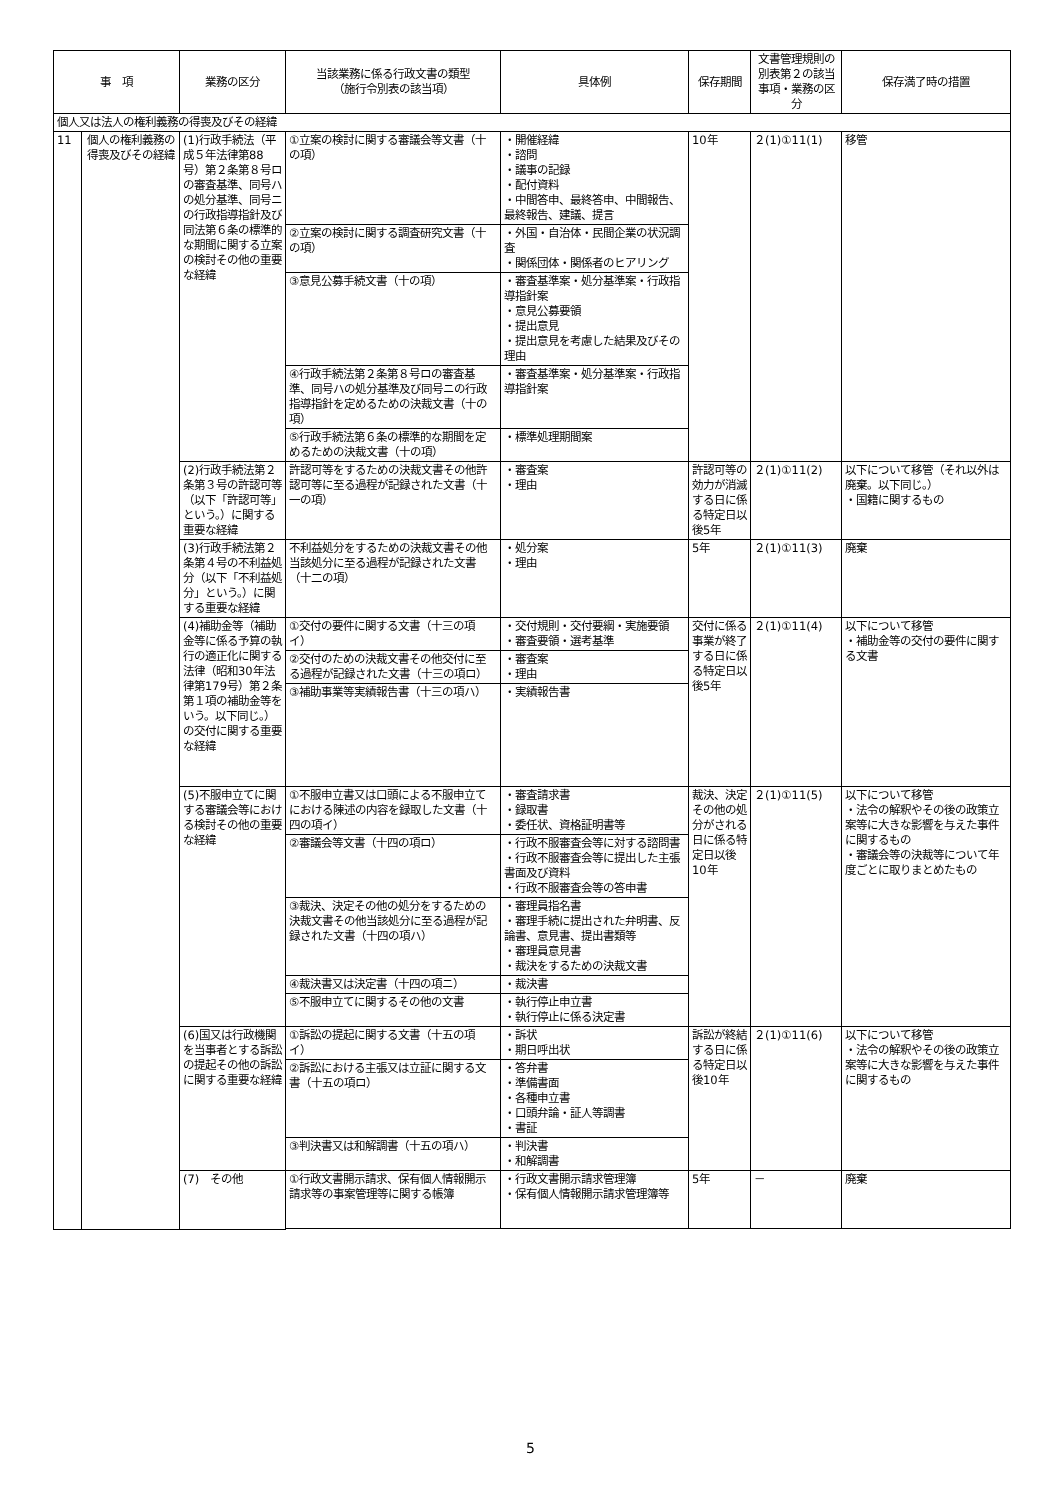| 事 項 | | 業務の区分 | 当該業務に係る行政文書の類型 （施行令別表の該当項） | 具体例 | 保存期間 | 文書管理規則の別表第２の該当事項・業務の区分 | 保存満了時の措置 |
| --- | --- | --- | --- | --- | --- | --- | --- |
| 個人又は法人の権利義務の得喪及びその経緯 | | | | | | | |
| 11 | 個人の権利義務の得喪及びその経緯 | (1)行政手続法（平成５年法律第88号）第２条第８号ロの審査基準、同号ハの処分基準、同号ニの行政指導指針及び同法第６条の標準的な期間に関する立案の検討その他の重要な経緯 | ①立案の検討に関する審議会等文書（十の項） | ・開催経緯 ・諮問 ・議事の記録 ・配付資料 ・中間答申、最終答申、中間報告、最終報告、建議、提言 | 10年 | ２(1)①11(1) | 移管 |
| | | | ②立案の検討に関する調査研究文書（十の項） | ・外国・自治体・民間企業の状況調査 ・関係団体・関係者のヒアリング | | | |
| | | | ③意見公募手続文書（十の項） | ・審査基準案・処分基準案・行政指導指針案 ・意見公募要領 ・提出意見 ・提出意見を考慮した結果及びその理由 | | | |
| | | | ④行政手続法第２条第８号ロの審査基準、同号ハの処分基準及び同号ニの行政指導指針を定めるための決裁文書（十の項） | ・審査基準案・処分基準案・行政指導指針案 | | | |
| | | | ⑤行政手続法第６条の標準的な期間を定めるための決裁文書（十の項） | ・標準処理期間案 | | | |
| | | (2)行政手続法第２条第３号の許認可等（以下「許認可等」という。）に関する重要な経緯 | 許認可等をするための決裁文書その他許認可等に至る過程が記録された文書（十一の項） | ・審査案 ・理由 | 許認可等の効力が消滅する日に係る特定日以後5年 | ２(1)①11(2) | 以下について移管（それ以外は廃棄。以下同じ。） ・国籍に関するもの |
| | | (3)行政手続法第２条第４号の不利益処分（以下「不利益処分」という。）に関する重要な経緯 | 不利益処分をするための決裁文書その他当該処分に至る過程が記録された文書（十二の項） | ・処分案 ・理由 | 5年 | ２(1)①11(3) | 廃棄 |
| | | (4)補助金等（補助金等に係る予算の執行の適正化に関する法律（昭和30年法律第179号）第２条第１項の補助金等をいう。以下同じ。）の交付に関する重要な経緯 | ①交付の要件に関する文書（十三の項イ） | ・交付規則・交付要綱・実施要領 ・審査要領・選考基準 | 交付に係る事業が終了する日に係る特定日以後5年 | ２(1)①11(4) | 以下について移管 ・補助金等の交付の要件に関する文書 |
| | | | ②交付のための決裁文書その他交付に至る過程が記録された文書（十三の項ロ） | ・審査案 ・理由 | | | |
| | | | ③補助事業等実績報告書（十三の項ハ） | ・実績報告書 | | | |
| | | (5)不服申立てに関する審議会等における検討その他の重要な経緯 | ①不服申立書又は口頭による不服申立てにおける陳述の内容を録取した文書（十四の項イ） | ・審査請求書 ・録取書 ・委任状、資格証明書等 | 裁決、決定その他の処分がされる日に係る特定日以後10年 | ２(1)①11(5) | 以下について移管 ・法令の解釈やその後の政策立案等に大きな影響を与えた事件に関するもの ・審議会等の決裁等について年度ごとに取りまとめたもの |
| | | | ②審議会等文書（十四の項ロ） | ・行政不服審査会等に対する諮問書 ・行政不服審査会等に提出した主張書面及び資料 ・行政不服審査会等の答申書 | | | |
| | | | ③裁決、決定その他の処分をするための決裁文書その他当該処分に至る過程が記録された文書（十四の項ハ） | ・審理員指名書 ・審理手続に提出された弁明書、反論書、意見書、提出書類等 ・審理員意見書 ・裁決をするための決裁文書 | | | |
| | | | ④裁決書又は決定書（十四の項ニ） | ・裁決書 | | | |
| | | | ⑤不服申立てに関するその他の文書 | ・執行停止申立書 ・執行停止に係る決定書 | | | |
| | | (6)国又は行政機関を当事者とする訴訟の提起その他の訴訟に関する重要な経緯 | ①訴訟の提起に関する文書（十五の項イ） | ・訴状 ・期日呼出状 | 訴訟が終結する日に係る特定日以後10年 | ２(1)①11(6) | 以下について移管 ・法令の解釈やその後の政策立案等に大きな影響を与えた事件に関するもの |
| | | | ②訴訟における主張又は立証に関する文書（十五の項ロ） | ・答弁書 ・準備書面 ・各種申立書 ・口頭弁論・証人等調書 ・書証 | | | |
| | | | ③判決書又は和解調書（十五の項ハ） | ・判決書 ・和解調書 | | | |
| | | (7) その他 | ①行政文書開示請求、保有個人情報開示請求等の事案管理等に関する帳簿 | ・行政文書開示請求管理簿 ・保有個人情報開示請求管理簿等 | 5年 | － | 廃棄 |
5